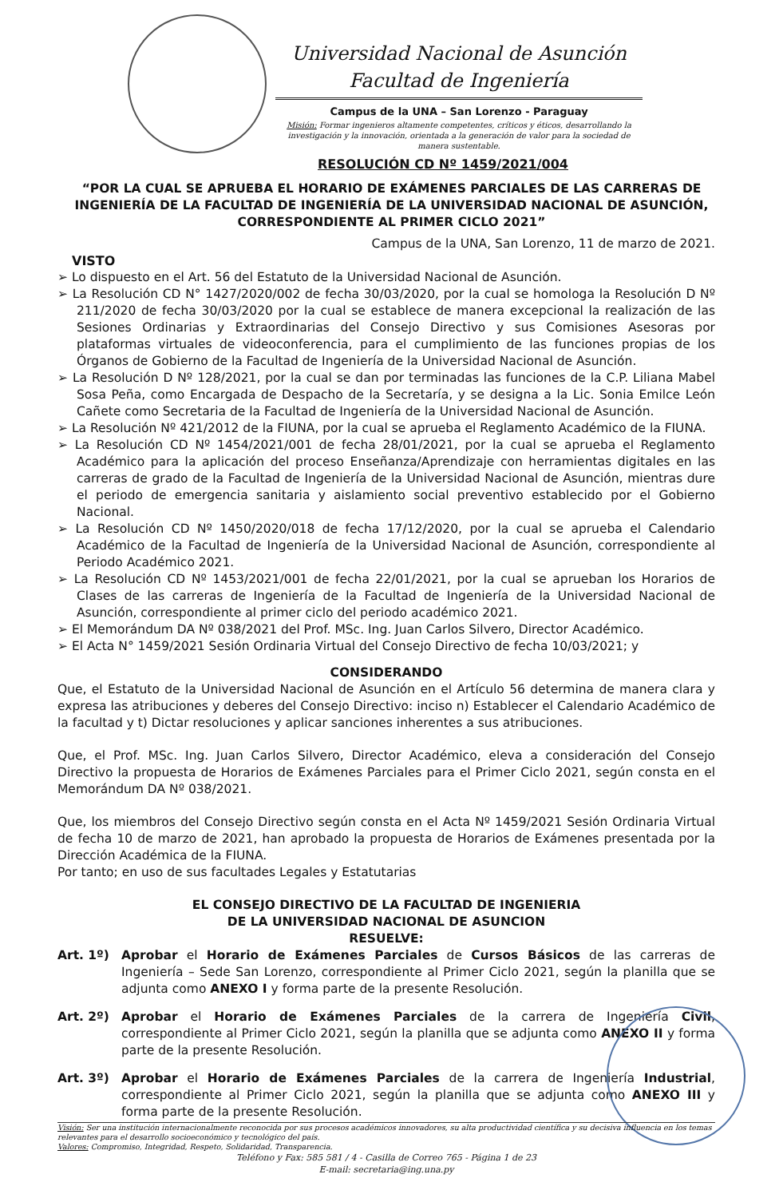Universidad Nacional de Asunción
Facultad de Ingeniería
Campus de la UNA – San Lorenzo - Paraguay
Misión: Formar ingenieros altamente competentes, críticos y éticos, desarrollando la investigación y la innovación, orientada a la generación de valor para la sociedad de manera sustentable.
RESOLUCIÓN CD Nº 1459/2021/004
“POR LA CUAL SE APRUEBA EL HORARIO DE EXÁMENES PARCIALES DE LAS CARRERAS DE INGENIERÍA DE LA FACULTAD DE INGENIERÍA DE LA UNIVERSIDAD NACIONAL DE ASUNCIÓN, CORRESPONDIENTE AL PRIMER CICLO 2021”
Campus de la UNA, San Lorenzo, 11 de marzo de 2021.
VISTO
➢ Lo dispuesto en el Art. 56 del Estatuto de la Universidad Nacional de Asunción.
➢ La Resolución CD N° 1427/2020/002 de fecha 30/03/2020, por la cual se homologa la Resolución D Nº 211/2020 de fecha 30/03/2020 por la cual se establece de manera excepcional la realización de las Sesiones Ordinarias y Extraordinarias del Consejo Directivo y sus Comisiones Asesoras por plataformas virtuales de videoconferencia, para el cumplimiento de las funciones propias de los Órganos de Gobierno de la Facultad de Ingeniería de la Universidad Nacional de Asunción.
➢ La Resolución D Nº 128/2021, por la cual se dan por terminadas las funciones de la C.P. Liliana Mabel Sosa Peña, como Encargada de Despacho de la Secretaría, y se designa a la Lic. Sonia Emilce León Cañete como Secretaria de la Facultad de Ingeniería de la Universidad Nacional de Asunción.
➢ La Resolución Nº 421/2012 de la FIUNA, por la cual se aprueba el Reglamento Académico de la FIUNA.
➢ La Resolución CD Nº 1454/2021/001 de fecha 28/01/2021, por la cual se aprueba el Reglamento Académico para la aplicación del proceso Enseñanza/Aprendizaje con herramientas digitales en las carreras de grado de la Facultad de Ingeniería de la Universidad Nacional de Asunción, mientras dure el periodo de emergencia sanitaria y aislamiento social preventivo establecido por el Gobierno Nacional.
➢ La Resolución CD Nº 1450/2020/018 de fecha 17/12/2020, por la cual se aprueba el Calendario Académico de la Facultad de Ingeniería de la Universidad Nacional de Asunción, correspondiente al Periodo Académico 2021.
➢ La Resolución CD Nº 1453/2021/001 de fecha 22/01/2021, por la cual se aprueban los Horarios de Clases de las carreras de Ingeniería de la Facultad de Ingeniería de la Universidad Nacional de Asunción, correspondiente al primer ciclo del periodo académico 2021.
➢ El Memorándum DA Nº 038/2021 del Prof. MSc. Ing. Juan Carlos Silvero, Director Académico.
➢ El Acta N° 1459/2021 Sesión Ordinaria Virtual del Consejo Directivo de fecha 10/03/2021; y
CONSIDERANDO
Que, el Estatuto de la Universidad Nacional de Asunción en el Artículo 56 determina de manera clara y expresa las atribuciones y deberes del Consejo Directivo: inciso n) Establecer el Calendario Académico de la facultad y t) Dictar resoluciones y aplicar sanciones inherentes a sus atribuciones.
Que, el Prof. MSc. Ing. Juan Carlos Silvero, Director Académico, eleva a consideración del Consejo Directivo la propuesta de Horarios de Exámenes Parciales para el Primer Ciclo 2021, según consta en el Memorándum DA Nº 038/2021.
Que, los miembros del Consejo Directivo según consta en el Acta Nº 1459/2021 Sesión Ordinaria Virtual de fecha 10 de marzo de 2021, han aprobado la propuesta de Horarios de Exámenes presentada por la Dirección Académica de la FIUNA.
Por tanto; en uso de sus facultades Legales y Estatutarias
EL CONSEJO DIRECTIVO DE LA FACULTAD DE INGENIERIA
DE LA UNIVERSIDAD NACIONAL DE ASUNCION
RESUELVE:
Art. 1º) Aprobar el Horario de Exámenes Parciales de Cursos Básicos de las carreras de Ingeniería – Sede San Lorenzo, correspondiente al Primer Ciclo 2021, según la planilla que se adjunta como ANEXO I y forma parte de la presente Resolución.
Art. 2º) Aprobar el Horario de Exámenes Parciales de la carrera de Ingeniería Civil, correspondiente al Primer Ciclo 2021, según la planilla que se adjunta como ANEXO II y forma parte de la presente Resolución.
Art. 3º) Aprobar el Horario de Exámenes Parciales de la carrera de Ingeniería Industrial, correspondiente al Primer Ciclo 2021, según la planilla que se adjunta como ANEXO III y forma parte de la presente Resolución.
Visión: Ser una institución internacionalmente reconocida por sus procesos académicos innovadores, su alta productividad científica y su decisiva influencia en los temas relevantes para el desarrollo socioeconómico y tecnológico del país.
Valores: Compromiso, Integridad, Respeto, Solidaridad, Transparencia.
Teléfono y Fax: 585 581 / 4 - Casilla de Correo 765 - Página 1 de 23
E-mail: secretaria@ing.una.py